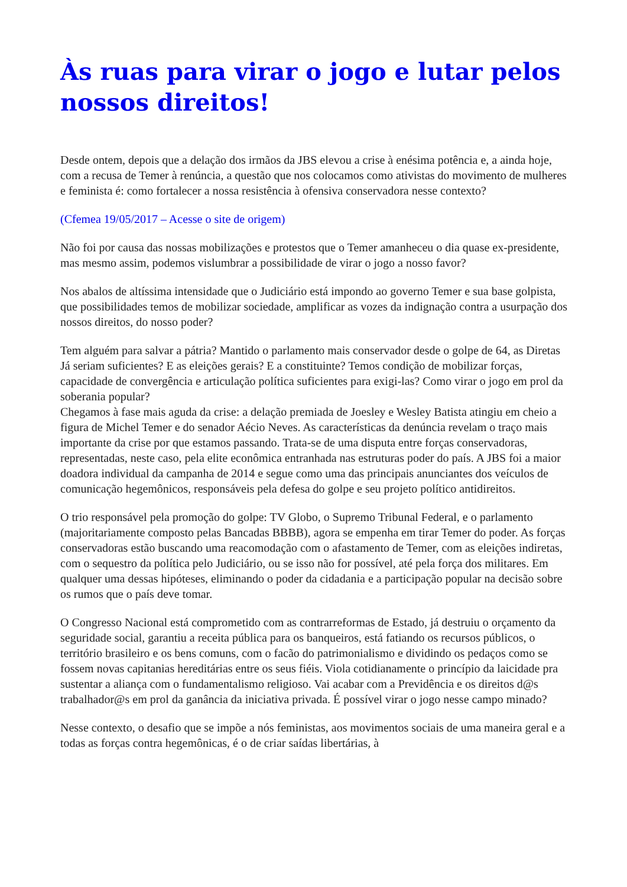Às ruas para virar o jogo e lutar pelos nossos direitos!
Desde ontem, depois que a delação dos irmãos da JBS elevou a crise à enésima potência e, a ainda hoje, com a recusa de Temer à renúncia, a questão que nos colocamos como ativistas do movimento de mulheres e feminista é: como fortalecer a nossa resistência à ofensiva conservadora nesse contexto?
(Cfemea 19/05/2017 – Acesse o site de origem)
Não foi por causa das nossas mobilizações e protestos que o Temer amanheceu o dia quase ex-presidente, mas mesmo assim, podemos vislumbrar a possibilidade de virar o jogo a nosso favor?
Nos abalos de altíssima intensidade que o Judiciário está impondo ao governo Temer e sua base golpista, que possibilidades temos de mobilizar sociedade, amplificar as vozes da indignação contra a usurpação dos nossos direitos, do nosso poder?
Tem alguém para salvar a pátria? Mantido o parlamento mais conservador desde o golpe de 64, as Diretas Já seriam suficientes? E as eleições gerais? E a constituinte? Temos condição de mobilizar forças, capacidade de convergência e articulação política suficientes para exigi-las? Como virar o jogo em prol da soberania popular?
Chegamos à fase mais aguda da crise: a delação premiada de Joesley e Wesley Batista atingiu em cheio a figura de Michel Temer e do senador Aécio Neves. As características da denúncia revelam o traço mais importante da crise por que estamos passando. Trata-se de uma disputa entre forças conservadoras, representadas, neste caso, pela elite econômica entranhada nas estruturas poder do país. A JBS foi a maior doadora individual da campanha de 2014 e segue como uma das principais anunciantes dos veículos de comunicação hegemônicos, responsáveis pela defesa do golpe e seu projeto político antidireitos.
O trio responsável pela promoção do golpe: TV Globo, o Supremo Tribunal Federal, e o parlamento (majoritariamente composto pelas Bancadas BBBB), agora se empenha em tirar Temer do poder. As forças conservadoras estão buscando uma reacomodação com o afastamento de Temer, com as eleições indiretas, com o sequestro da política pelo Judiciário, ou se isso não for possível, até pela força dos militares. Em qualquer uma dessas hipóteses, eliminando o poder da cidadania e a participação popular na decisão sobre os rumos que o país deve tomar.
O Congresso Nacional está comprometido com as contrarreformas de Estado, já destruiu o orçamento da seguridade social, garantiu a receita pública para os banqueiros, está fatiando os recursos públicos, o território brasileiro e os bens comuns, com o facão do patrimonialismo e dividindo os pedaços como se fossem novas capitanias hereditárias entre os seus fiéis. Viola cotidianamente o princípio da laicidade pra sustentar a aliança com o fundamentalismo religioso. Vai acabar com a Previdência e os direitos d@s trabalhador@s em prol da ganância da iniciativa privada. É possível virar o jogo nesse campo minado?
Nesse contexto, o desafio que se impõe a nós feministas, aos movimentos sociais de uma maneira geral e a todas as forças contra hegemônicas, é o de criar saídas libertárias, à